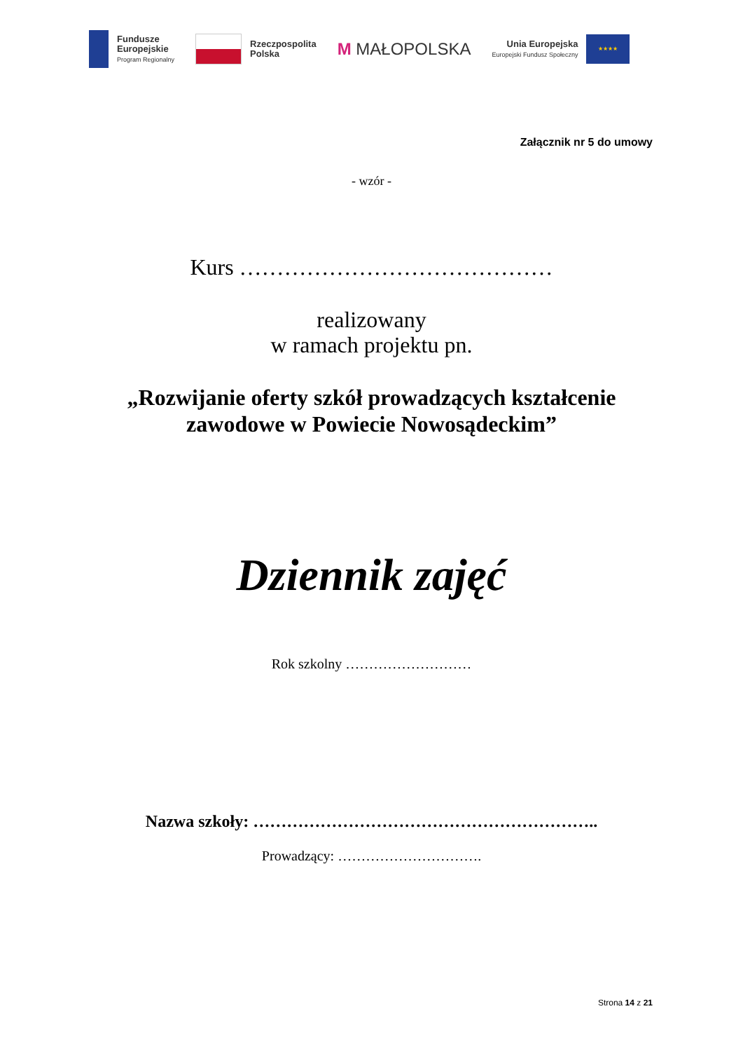Fundusze
Europejskie
Program Regionalny
Rzeczpospolita
Polska
M MAŁOPOLSKA
Unia Europejska
Europejski Fundusz Społeczny
★★★★
Załącznik nr 5 do umowy
- wzór -
Kurs ……………………………………
realizowany
w ramach projektu pn.
„Rozwijanie oferty szkół prowadzących kształcenie
zawodowe w Powiecie Nowosądeckim”
Dziennik zajęć
Rok szkolny ………………………
Nazwa szkoły: ……………………………………………………..
Prowadzący: ………………………….
Strona 14 z 21